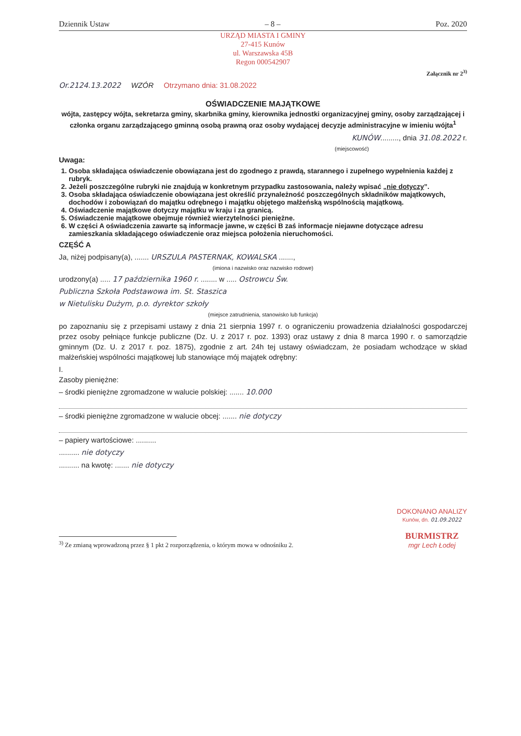Dziennik Ustaw – 8 – Poz. 2020
URZĄD MIASTA I GMINY
27-415 Kunów
ul. Warszawska 45B
Regon 000542907
Załącznik nr 2<sup>3)</sup>
Or.2124.13.2022 WZÓR Otrzymano dnia: 31.08.2022
OŚWIADCZENIE MAJĄTKOWE
wójta, zastępcy wójta, sekretarza gminy, skarbnika gminy, kierownika jednostki organizacyjnej gminy, osoby zarządzającej i członka organu zarządzającego gminną osobą prawną oraz osoby wydającej decyzje administracyjne w imieniu wójta<sup>1</sup>
KUNÓW........., dnia 31.08.2022 r.
(miejscowość)
Uwaga:
1. Osoba składająca oświadczenie obowiązana jest do zgodnego z prawdą, starannego i zupełnego wypełnienia każdej z rubryk.
2. Jeżeli poszczególne rubryki nie znajdują w konkretnym przypadku zastosowania, należy wpisać „nie dotyczy”.
3. Osoba składająca oświadczenie obowiązana jest określić przynależność poszczególnych składników majątkowych, dochodów i zobowiązań do majątku odrębnego i majątku objętego małżeńską wspólnością majątkową.
4. Oświadczenie majątkowe dotyczy majątku w kraju i za granicą.
5. Oświadczenie majątkowe obejmuje również wierzytelności pieniężne.
6. W części A oświadczenia zawarte są informacje jawne, w części B zaś informacje niejawne dotyczące adresu zamieszkania składającego oświadczenie oraz miejsca położenia nieruchomości.
CZĘŚĆ A
Ja, niżej podpisany(a), ....... URSZULA PASTERNAK, KOWALSKA .......,
(imiona i nazwisko oraz nazwisko rodowe)
urodzony(a) ..... 17 października 1960 r. ........ w ..... Ostrowcu Św.
Publiczna Szkoła Podstawowa im. St. Staszica
w Nietulisku Dużym, p.o. dyrektor szkoły
(miejsce zatrudnienia, stanowisko lub funkcja)
po zapoznaniu się z przepisami ustawy z dnia 21 sierpnia 1997 r. o ograniczeniu prowadzenia działalności gospodarczej przez osoby pełniące funkcje publiczne (Dz. U. z 2017 r. poz. 1393) oraz ustawy z dnia 8 marca 1990 r. o samorządzie gminnym (Dz. U. z 2017 r. poz. 1875), zgodnie z art. 24h tej ustawy oświadczam, że posiadam wchodzące w skład małżeńskiej wspólności majątkowej lub stanowiące mój majątek odrębny:
I.
Zasoby pieniężne:
– środki pieniężne zgromadzone w walucie polskiej: ....... 10.000
– środki pieniężne zgromadzone w walucie obcej: ....... nie dotyczy
– papiery wartościowe: ..........
.......... nie dotyczy
.......... na kwotę: ....... nie dotyczy
<sup>3)</sup> Ze zmianą wprowadzoną przez § 1 pkt 2 rozporządzenia, o którym mowa w odnośniku 2.
DOKONANO ANALIZY
Kunów, dn. 01.09.2022
BURMISTRZ
mgr Lech Łodej